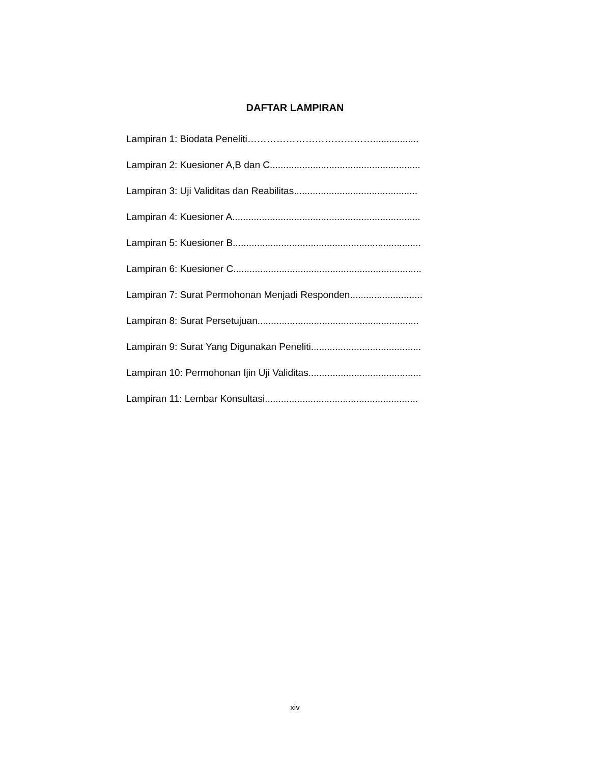DAFTAR LAMPIRAN
Lampiran 1: Biodata Peneliti………………………………….................
Lampiran 2: Kuesioner A,B dan C........................................................
Lampiran 3: Uji Validitas dan Reabilitas..............................................
Lampiran 4: Kuesioner A......................................................................
Lampiran 5: Kuesioner B......................................................................
Lampiran 6: Kuesioner C......................................................................
Lampiran 7: Surat Permohonan Menjadi Responden...........................
Lampiran 8: Surat Persetujuan............................................................
Lampiran 9: Surat Yang Digunakan Peneliti.........................................
Lampiran 10: Permohonan Ijin Uji Validitas..........................................
Lampiran 11: Lembar Konsultasi.........................................................
xiv